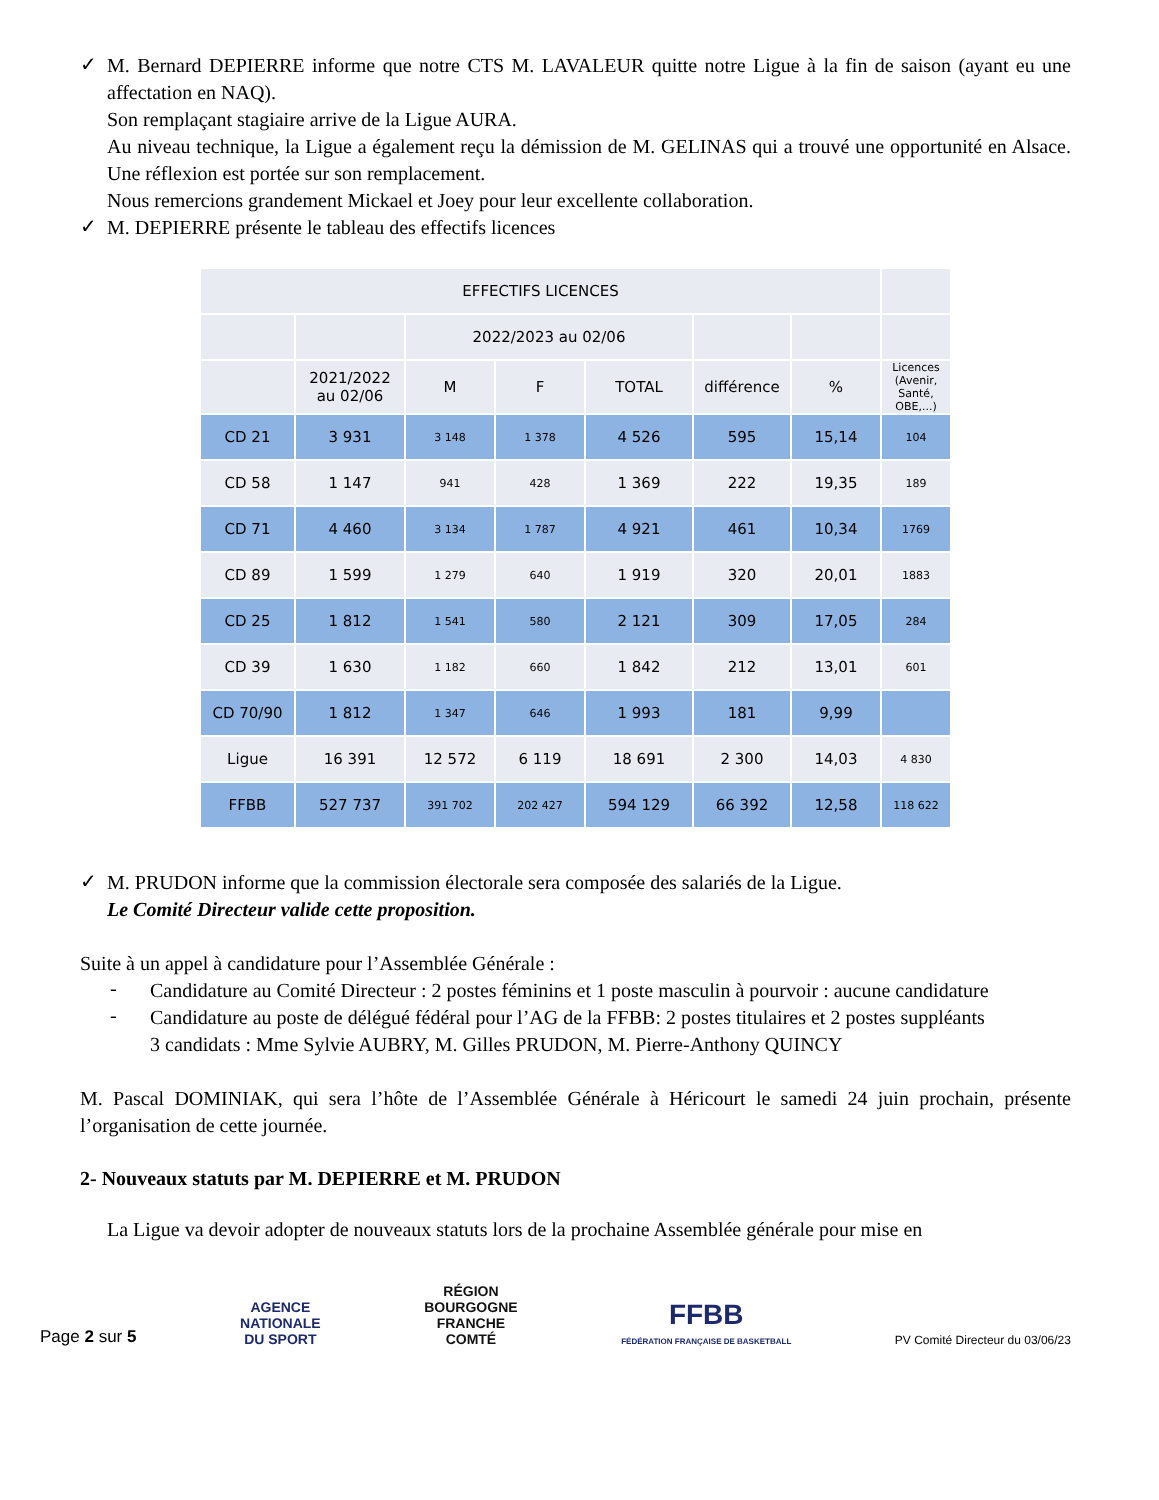✓
M. Bernard DEPIERRE informe que notre CTS M. LAVALEUR quitte notre Ligue à la fin de saison (ayant eu une affectation en NAQ).
Son remplaçant stagiaire arrive de la Ligue AURA.
Au niveau technique, la Ligue a également reçu la démission de M. GELINAS qui a trouvé une opportunité en Alsace. Une réflexion est portée sur son remplacement.
Nous remercions grandement Mickael et Joey pour leur excellente collaboration.
✓
M. DEPIERRE présente le tableau des effectifs licences
| EFFECTIFS LICENCES | | | | | | | |
| | | 2022/2023 au 02/06 | | | | | |
| | 2021/2022 au 02/06 | M | F | TOTAL | différence | % | Licences (Avenir, Santé, OBE,...) |
| CD 21 | 3 931 | 3 148 | 1 378 | 4 526 | 595 | 15,14 | 104 |
| CD 58 | 1 147 | 941 | 428 | 1 369 | 222 | 19,35 | 189 |
| CD 71 | 4 460 | 3 134 | 1 787 | 4 921 | 461 | 10,34 | 1769 |
| CD 89 | 1 599 | 1 279 | 640 | 1 919 | 320 | 20,01 | 1883 |
| CD 25 | 1 812 | 1 541 | 580 | 2 121 | 309 | 17,05 | 284 |
| CD 39 | 1 630 | 1 182 | 660 | 1 842 | 212 | 13,01 | 601 |
| CD 70/90 | 1 812 | 1 347 | 646 | 1 993 | 181 | 9,99 | |
| Ligue | 16 391 | 12 572 | 6 119 | 18 691 | 2 300 | 14,03 | 4 830 |
| FFBB | 527 737 | 391 702 | 202 427 | 594 129 | 66 392 | 12,58 | 118 622 |
✓
M. PRUDON informe que la commission électorale sera composée des salariés de la Ligue.
Le Comité Directeur valide cette proposition.
Suite à un appel à candidature pour l’Assemblée Générale :
-
Candidature au Comité Directeur : 2 postes féminins et 1 poste masculin à pourvoir : aucune candidature
-
Candidature au poste de délégué fédéral pour l’AG de la FFBB: 2 postes titulaires et 2 postes suppléants
3 candidats : Mme Sylvie AUBRY, M. Gilles PRUDON, M. Pierre-Anthony QUINCY
M. Pascal DOMINIAK, qui sera l’hôte de l’Assemblée Générale à Héricourt le samedi 24 juin prochain, présente l’organisation de cette journée.
2- Nouveaux statuts par M. DEPIERRE et M. PRUDON
La Ligue va devoir adopter de nouveaux statuts lors de la prochaine Assemblée générale pour mise en
Page 2 sur 5 AGENCE
NATIONALE
DU SPORT RÉGION
BOURGOGNE
FRANCHE
COMTÉ FFBB
FÉDÉRATION FRANÇAISE DE BASKETBALL PV Comité Directeur du 03/06/23